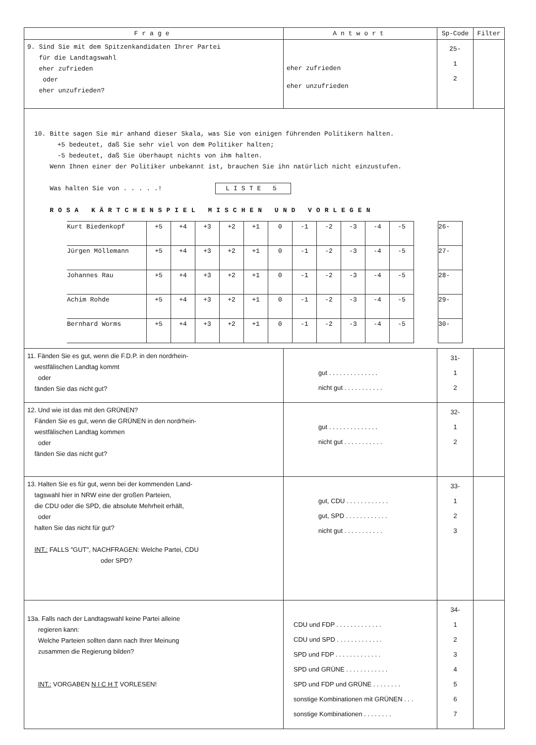| Frage | Antwort | Sp-Code | Filter |
| --- | --- | --- | --- |
| 9. Sind Sie mit dem Spitzenkandidaten Ihrer Partei für die Landtagswahl eher zufrieden oder eher unzufrieden? | eher zufrieden eher unzufrieden | 25- 1 2 | |
| 10. Bitte sagen Sie mir anhand dieser Skala, was Sie von einigen führenden Politikern halten. +5 bedeutet, daß Sie sehr viel von dem Politiker halten; -5 bedeutet, daß Sie überhaupt nichts von ihm halten. Wenn Ihnen einer der Politiker unbekannt ist, brauchen Sie ihn natürlich nicht einzustufen. Was halten Sie von . . . . .! LISTE 5 ROSA KÄRTCHENSPIEL MISCHEN UND VORLEGEN / Kurt Biedenkopf / +5 / +4 / +3 / +2 / +1 / 0 / -1 / -2 / -3 / -4 / -5 / / 26- / / Jürgen Möllemann / +5 / +4 / +3 / +2 / +1 / 0 / -1 / -2 / -3 / -4 / -5 / / 27- / / Johannes Rau / +5 / +4 / +3 / +2 / +1 / 0 / -1 / -2 / -3 / -4 / -5 / / 28- / / Achim Rohde / +5 / +4 / +3 / +2 / +1 / 0 / -1 / -2 / -3 / -4 / -5 / / 29- / / Bernhard Worms / +5 / +4 / +3 / +2 / +1 / 0 / -1 / -2 / -3 / -4 / -5 / / 30- / | | | |
| 11. Fänden Sie es gut, wenn die F.D.P. in den nordrhein- westfälischen Landtag kommt oder fänden Sie das nicht gut? | gut . . . . . . . . . . . . . . nicht gut . . . . . . . . . . . | 31- 1 2 | |
| 12. Und wie ist das mit den GRÜNEN? Fänden Sie es gut, wenn die GRÜNEN in den nordrhein- westfälischen Landtag kommen oder fänden Sie das nicht gut? | gut . . . . . . . . . . . . . . nicht gut . . . . . . . . . . . | 32- 1 2 | |
| 13. Halten Sie es für gut, wenn bei der kommenden Land- tagswahl hier in NRW eine der großen Parteien, die CDU oder die SPD, die absolute Mehrheit erhält, oder halten Sie das nicht für gut? INT.: FALLS "GUT", NACHFRAGEN: Welche Partei, CDU oder SPD? | gut, CDU . . . . . . . . . . . . gut, SPD . . . . . . . . . . . . nicht gut . . . . . . . . . . . | 33- 1 2 3 | |
| 13a. Falls nach der Landtagswahl keine Partei alleine regieren kann: Welche Parteien sollten dann nach Ihrer Meinung zusammen die Regierung bilden? INT.: VORGABEN N I C H T VORLESEN! | CDU und FDP . . . . . . . . . . . . . CDU und SPD . . . . . . . . . . . . . SPD und FDP . . . . . . . . . . . . . SPD und GRÜNE . . . . . . . . . . . . SPD und FDP und GRÜNE . . . . . . . . sonstige Kombinationen mit GRÜNEN . . . sonstige Kombinationen . . . . . . . . | 34- 1 2 3 4 5 6 7 | |